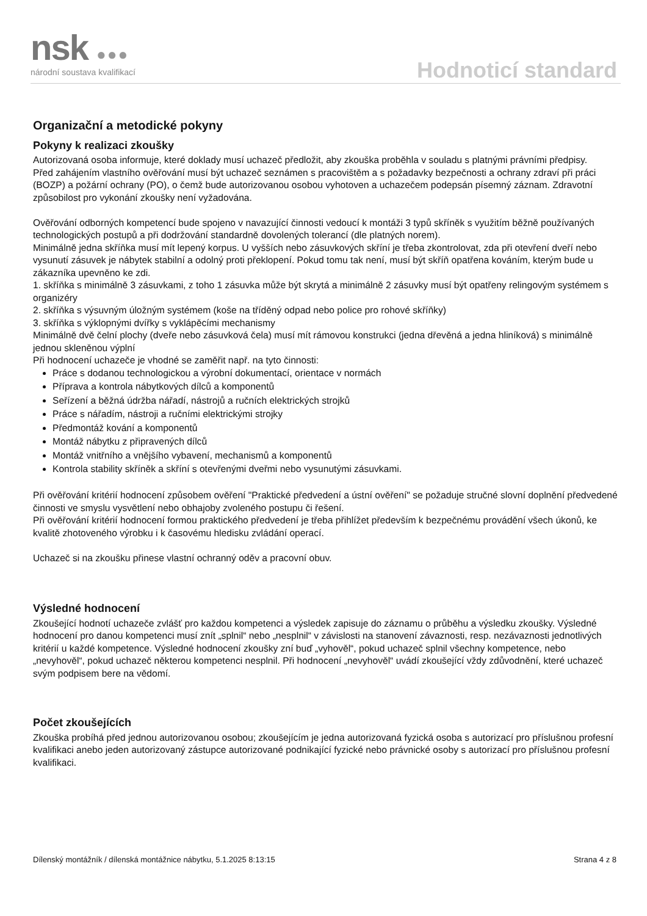nsk ●●●
národní soustava kvalifikací Hodnoticí standard
Organizační a metodické pokyny
Pokyny k realizaci zkoušky
Autorizovaná osoba informuje, které doklady musí uchazeč předložit, aby zkouška proběhla v souladu s platnými právními předpisy.
Před zahájením vlastního ověřování musí být uchazeč seznámen s pracovištěm a s požadavky bezpečnosti a ochrany zdraví při práci (BOZP) a požární ochrany (PO), o čemž bude autorizovanou osobou vyhotoven a uchazečem podepsán písemný záznam. Zdravotní způsobilost pro vykonání zkoušky není vyžadována.
Ověřování odborných kompetencí bude spojeno v navazující činnosti vedoucí k montáži 3 typů skříněk s využitím běžně používaných technologických postupů a při dodržování standardně dovolených tolerancí (dle platných norem).
Minimálně jedna skříňka musí mít lepený korpus. U vyšších nebo zásuvkových skříní je třeba zkontrolovat, zda při otevření dveří nebo vysunutí zásuvek je nábytek stabilní a odolný proti překlopení. Pokud tomu tak není, musí být skříň opatřena kováním, kterým bude u zákazníka upevněno ke zdi.
1. skříňka s minimálně 3 zásuvkami, z toho 1 zásuvka může být skrytá a minimálně 2 zásuvky musí být opatřeny relingovým systémem s organizéry
2. skříňka s výsuvným úložným systémem (koše na tříděný odpad nebo police pro rohové skříňky)
3. skříňka s výklopnými dvířky s vyklápěcími mechanismy
Minimálně dvě čelní plochy (dveře nebo zásuvková čela) musí mít rámovou konstrukci (jedna dřevěná a jedna hliníková) s minimálně jednou skleněnou výplní
Při hodnocení uchazeče je vhodné se zaměřit např. na tyto činnosti:
Práce s dodanou technologickou a výrobní dokumentací, orientace v normách
Příprava a kontrola nábytkových dílců a komponentů
Seřízení a běžná údržba nářadí, nástrojů a ručních elektrických strojků
Práce s nářadím, nástroji a ručními elektrickými strojky
Předmontáž kování a komponentů
Montáž nábytku z připravených dílců
Montáž vnitřního a vnějšího vybavení, mechanismů a komponentů
Kontrola stability skříněk a skříní s otevřenými dveřmi nebo vysunutými zásuvkami.
Při ověřování kritérií hodnocení způsobem ověření "Praktické předvedení a ústní ověření" se požaduje stručné slovní doplnění předvedené činnosti ve smyslu vysvětlení nebo obhajoby zvoleného postupu či řešení.
Při ověřování kritérií hodnocení formou praktického předvedení je třeba přihlížet především k bezpečnému provádění všech úkonů, ke kvalitě zhotoveného výrobku i k časovému hledisku zvládání operací.
Uchazeč si na zkoušku přinese vlastní ochranný oděv a pracovní obuv.
Výsledné hodnocení
Zkoušející hodnotí uchazeče zvlášť pro každou kompetenci a výsledek zapisuje do záznamu o průběhu a výsledku zkoušky. Výsledné hodnocení pro danou kompetenci musí znít „splnil“ nebo „nesplnil“ v závislosti na stanovení závaznosti, resp. nezávaznosti jednotlivých kritérií u každé kompetence. Výsledné hodnocení zkoušky zní buď „vyhověl“, pokud uchazeč splnil všechny kompetence, nebo „nevyhověl“, pokud uchazeč některou kompetenci nesplnil. Při hodnocení „nevyhověl“ uvádí zkoušející vždy zdůvodnění, které uchazeč svým podpisem bere na vědomí.
Počet zkoušejících
Zkouška probíhá před jednou autorizovanou osobou; zkoušejícím je jedna autorizovaná fyzická osoba s autorizací pro příslušnou profesní kvalifikaci anebo jeden autorizovaný zástupce autorizované podnikající fyzické nebo právnické osoby s autorizací pro příslušnou profesní kvalifikaci.
Dílenský montážník / dílenská montážnice nábytku, 5.1.2025 8:13:15 Strana 4 z 8